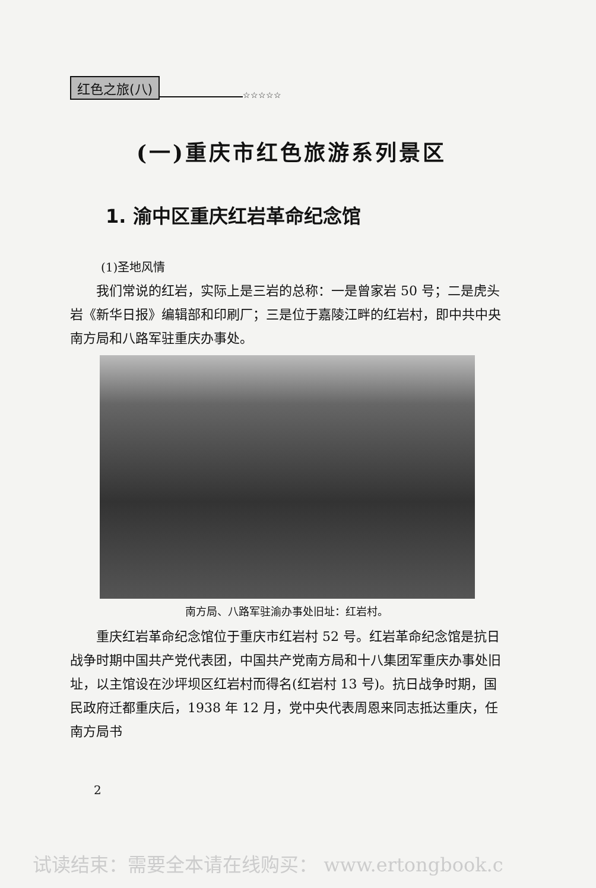红色之旅(八) ☆☆☆☆☆
(一)重庆市红色旅游系列景区
1. 渝中区重庆红岩革命纪念馆
(1)圣地风情
我们常说的红岩，实际上是三岩的总称：一是曾家岩 50 号；二是虎头岩《新华日报》编辑部和印刷厂；三是位于嘉陵江畔的红岩村，即中共中央南方局和八路军驻重庆办事处。
南方局、八路军驻渝办事处旧址：红岩村。
重庆红岩革命纪念馆位于重庆市红岩村 52 号。红岩革命纪念馆是抗日战争时期中国共产党代表团，中国共产党南方局和十八集团军重庆办事处旧址，以主馆设在沙坪坝区红岩村而得名(红岩村 13 号)。抗日战争时期，国民政府迁都重庆后，1938 年 12 月，党中央代表周恩来同志抵达重庆，任南方局书
2
试读结束：需要全本请在线购买： www.ertongbook.c